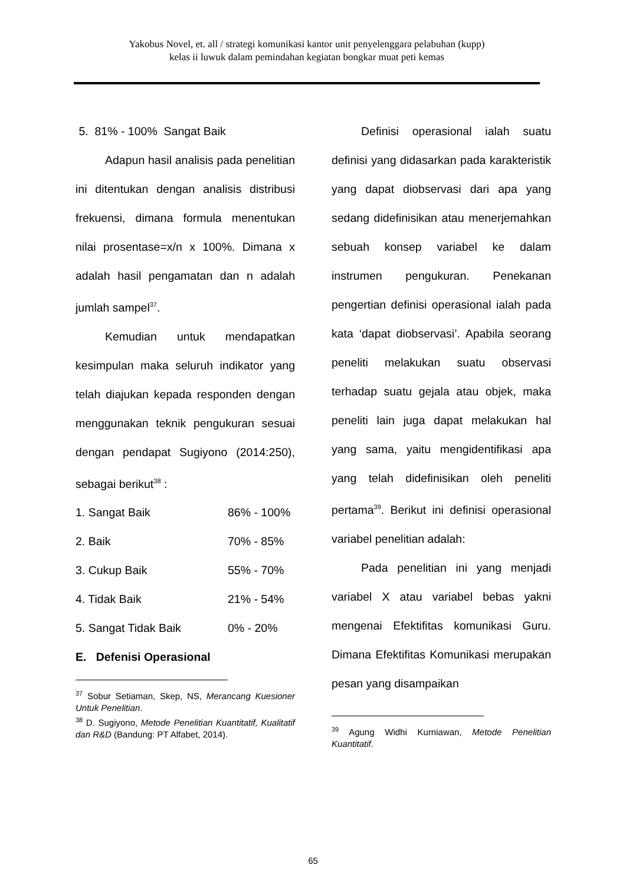Yakobus Novel, et. all / strategi komunikasi kantor unit penyelenggara pelabuhan (kupp)
kelas ii luwuk dalam pemindahan kegiatan bongkar muat peti kemas
5. 81% - 100% Sangat Baik
Adapun hasil analisis pada penelitian ini ditentukan dengan analisis distribusi frekuensi, dimana formula menentukan nilai prosentase=x/n x 100%. Dimana x adalah hasil pengamatan dan n adalah jumlah sampel<sup>37</sup>.
Kemudian untuk mendapatkan kesimpulan maka seluruh indikator yang telah diajukan kepada responden dengan menggunakan teknik pengukuran sesuai dengan pendapat Sugiyono (2014:250), sebagai berikut<sup>38</sup> :
1. Sangat Baik 86% - 100%
2. Baik 70% - 85%
3. Cukup Baik 55% - 70%
4. Tidak Baik 21% - 54%
5. Sangat Tidak Baik 0% - 20%
E. Defenisi Operasional
<sup>37</sup> Sobur Setiaman, Skep, NS, Merancang Kuesioner Untuk Penelitian.
<sup>38</sup> D. Sugiyono, Metode Penelitian Kuantitatif, Kualitatif dan R&D (Bandung: PT Alfabet, 2014).
Definisi operasional ialah suatu definisi yang didasarkan pada karakteristik yang dapat diobservasi dari apa yang sedang didefinisikan atau menerjemahkan sebuah konsep variabel ke dalam instrumen pengukuran. Penekanan pengertian definisi operasional ialah pada kata ‘dapat diobservasi’. Apabila seorang peneliti melakukan suatu observasi terhadap suatu gejala atau objek, maka peneliti lain juga dapat melakukan hal yang sama, yaitu mengidentifikasi apa yang telah didefinisikan oleh peneliti pertama<sup>39</sup>. Berikut ini definisi operasional variabel penelitian adalah:
Pada penelitian ini yang menjadi variabel X atau variabel bebas yakni mengenai Efektifitas komunikasi Guru. Dimana Efektifitas Komunikasi merupakan pesan yang disampaikan
<sup>39</sup> Agung Widhi Kurniawan, Metode Penelitian Kuantitatif.
65